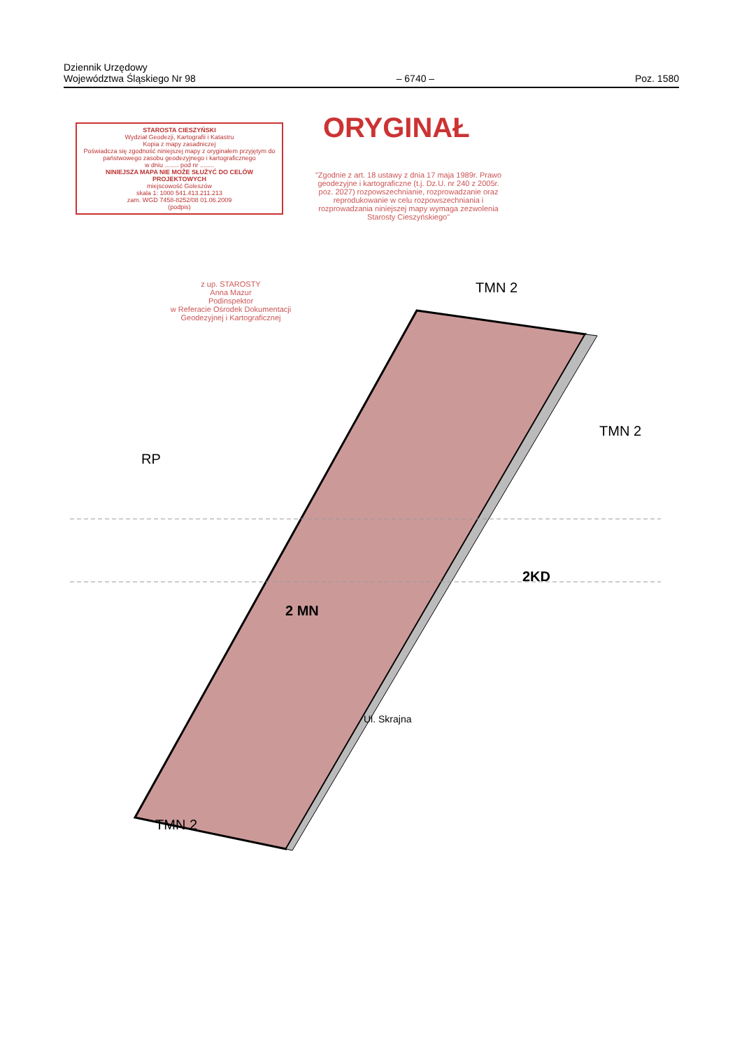Dziennik Urzędowy
Województwa Śląskiego Nr 98
– 6740 –
Poz. 1580
STAROSTA CIESZYŃSKI
Wydział Geodezji, Kartografii i Katastru
Kopia z mapy zasadniczej
Poświadcza się zgodność niniejszej mapy z oryginałem przyjętym do państwowego zasobu geodezyjnego i kartograficznego
w dniu ........ pod nr ........
NINIEJSZA MAPA NIE MOŻE SŁUŻYĆ DO CELÓW PROJEKTOWYCH
miejscowość Goleszów
skala 1: 1000 541.413.211.213
zam. WGD 7458-8252/08 01.06.2009
(podpis)
z up. STAROSTY
Anna Mazur
Podinspektor
w Referacie Ośrodek Dokumentacji Geodezyjnej i Kartograficznej
ORYGINAŁ
"Zgodnie z art. 18 ustawy z dnia 17 maja 1989r. Prawo geodezyjne i kartograficzne (t.j. Dz.U. nr 240 z 2005r. poz. 2027) rozpowszechnianie, rozprowadzanie oraz reprodukowanie w celu rozpowszechniania i rozprowadzania niniejszej mapy wymaga zezwolenia Starosty Cieszyńskiego"
TMN 2
TMN 2
RP
2KD
2 MN
TMN 2
Ul. Skrajna